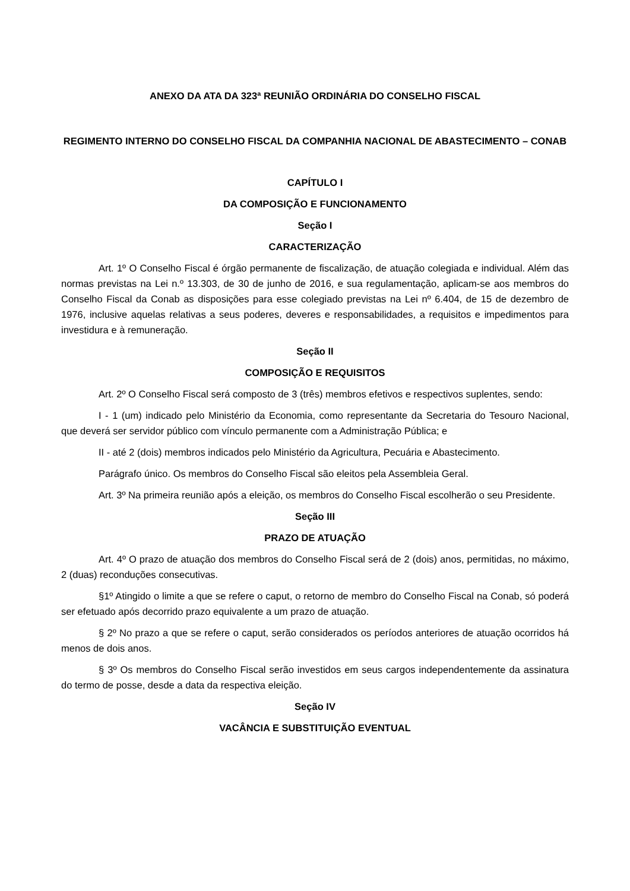ANEXO DA ATA DA 323ª REUNIÃO ORDINÁRIA DO CONSELHO FISCAL
REGIMENTO INTERNO DO CONSELHO FISCAL DA COMPANHIA NACIONAL DE ABASTECIMENTO – CONAB
CAPÍTULO I
DA COMPOSIÇÃO E FUNCIONAMENTO
Seção I
CARACTERIZAÇÃO
Art. 1º O Conselho Fiscal é órgão permanente de fiscalização, de atuação colegiada e individual. Além das normas previstas na Lei n.º 13.303, de 30 de junho de 2016, e sua regulamentação, aplicam-se aos membros do Conselho Fiscal da Conab as disposições para esse colegiado previstas na Lei nº 6.404, de 15 de dezembro de 1976, inclusive aquelas relativas a seus poderes, deveres e responsabilidades, a requisitos e impedimentos para investidura e à remuneração.
Seção II
COMPOSIÇÃO E REQUISITOS
Art. 2º O Conselho Fiscal será composto de 3 (três) membros efetivos e respectivos suplentes, sendo:
I - 1 (um) indicado pelo Ministério da Economia, como representante da Secretaria do Tesouro Nacional, que deverá ser servidor público com vínculo permanente com a Administração Pública; e
II - até 2 (dois) membros indicados pelo Ministério da Agricultura, Pecuária e Abastecimento.
Parágrafo único. Os membros do Conselho Fiscal são eleitos pela Assembleia Geral.
Art. 3º Na primeira reunião após a eleição, os membros do Conselho Fiscal escolherão o seu Presidente.
Seção III
PRAZO DE ATUAÇÃO
Art. 4º O prazo de atuação dos membros do Conselho Fiscal será de 2 (dois) anos, permitidas, no máximo, 2 (duas) reconduções consecutivas.
§1º Atingido o limite a que se refere o caput, o retorno de membro do Conselho Fiscal na Conab, só poderá ser efetuado após decorrido prazo equivalente a um prazo de atuação.
§ 2º No prazo a que se refere o caput, serão considerados os períodos anteriores de atuação ocorridos há menos de dois anos.
§ 3º Os membros do Conselho Fiscal serão investidos em seus cargos independentemente da assinatura do termo de posse, desde a data da respectiva eleição.
Seção IV
VACÂNCIA E SUBSTITUIÇÃO EVENTUAL